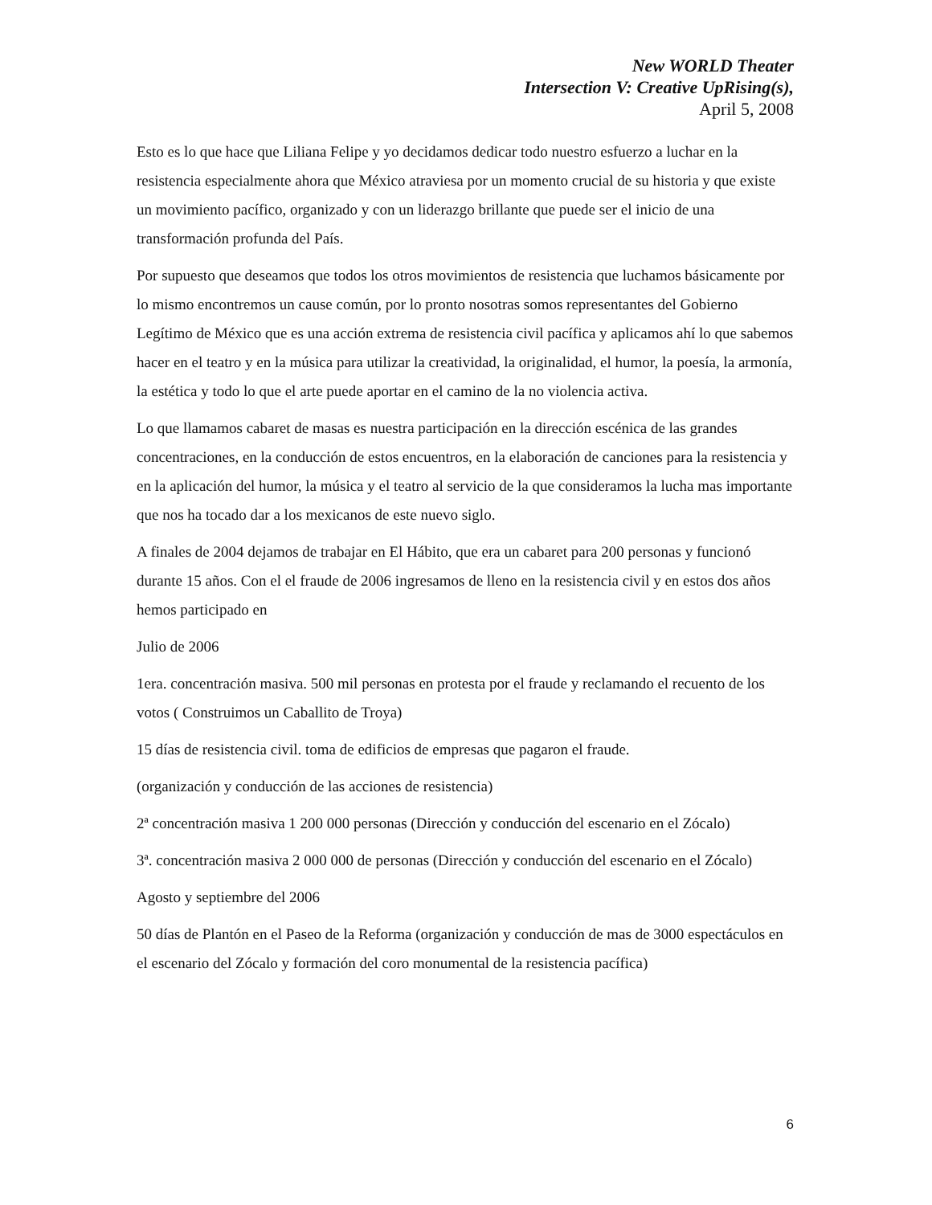New WORLD Theater
Intersection V: Creative UpRising(s),
April 5, 2008
Esto es lo que hace que Liliana Felipe y yo decidamos dedicar todo nuestro esfuerzo a luchar en la resistencia especialmente ahora que México atraviesa por un momento crucial de su historia y que existe un movimiento pacífico, organizado y con un liderazgo brillante que puede ser el inicio de una transformación profunda del País.
Por supuesto que deseamos que todos los otros movimientos de resistencia que luchamos básicamente por lo mismo encontremos un cause común, por lo pronto nosotras somos representantes del Gobierno Legítimo de México que es una acción extrema de resistencia civil pacífica y aplicamos ahí lo que sabemos hacer en el teatro y en la música para utilizar la creatividad, la originalidad, el humor, la poesía, la armonía, la estética y todo lo que el arte puede aportar en el camino de la no violencia activa.
Lo que llamamos cabaret de masas es nuestra participación en la dirección escénica de las grandes concentraciones, en la conducción de estos encuentros, en la elaboración de canciones para la resistencia y en la aplicación del humor, la música y el teatro al servicio de la que consideramos la lucha mas importante que nos ha tocado dar a los mexicanos de este nuevo siglo.
A finales de 2004 dejamos de trabajar en El Hábito, que era un cabaret para 200 personas y funcionó durante 15 años. Con el el fraude de 2006 ingresamos de lleno en la resistencia civil y en estos dos años hemos participado en
Julio de 2006
1era. concentración masiva. 500 mil personas en protesta por el fraude y reclamando el recuento de los votos ( Construimos un Caballito de Troya)
15 días de resistencia civil. toma de edificios de empresas que pagaron el fraude.
(organización y conducción de las acciones de resistencia)
2ª concentración masiva 1 200 000 personas (Dirección y conducción del escenario en el Zócalo)
3ª. concentración masiva 2 000 000 de personas (Dirección y conducción del escenario en el Zócalo)
Agosto y septiembre del 2006
50 días de Plantón en el Paseo de la Reforma (organización y conducción de mas de 3000 espectáculos en el escenario del Zócalo y formación del coro monumental de la resistencia pacífica)
6